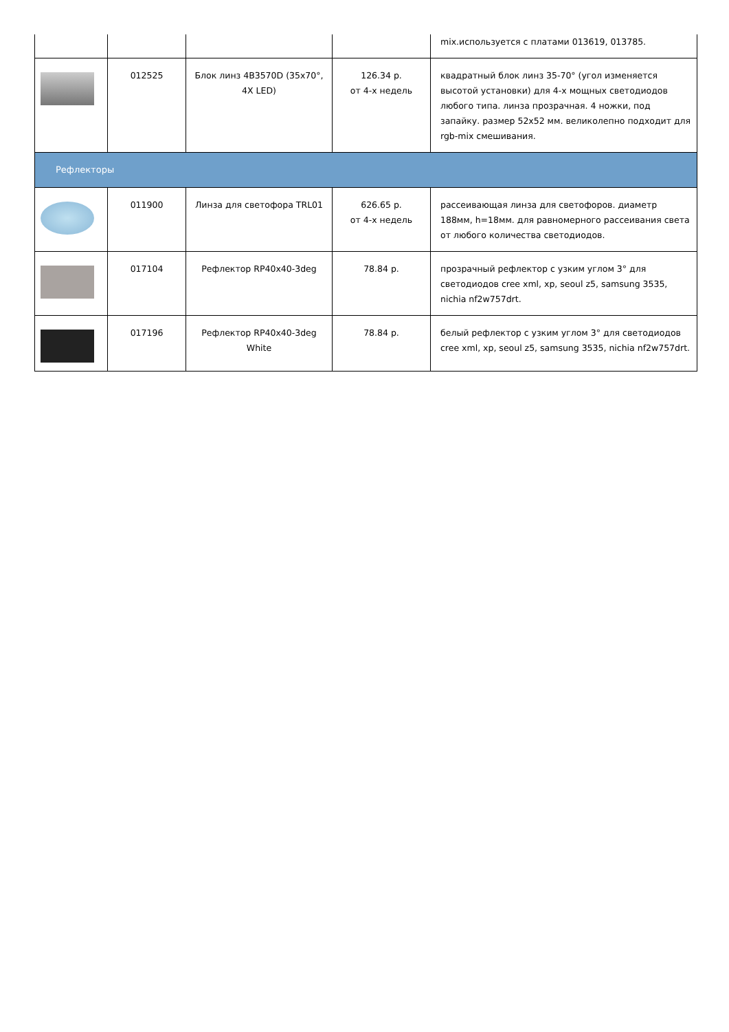| | | | | mix.используется с платами 013619, 013785. |
| | 012525 | Блок линз 4B3570D (35x70°, 4X LED) | 126.34 р. от 4-х недель | квадратный блок линз 35-70° (угол изменяется высотой установки) для 4-х мощных светодиодов любого типа. линза прозрачная. 4 ножки, под запайку. размер 52x52 мм. великолепно подходит для rgb-mix смешивания. |
| Рефлекторы | | | | |
| | 011900 | Линза для светофора TRL01 | 626.65 р. от 4-х недель | рассеивающая линза для светофоров. диаметр 188мм, h=18мм. для равномерного рассеивания света от любого количества светодиодов. |
| | 017104 | Рефлектор RP40x40-3deg | 78.84 р. | прозрачный рефлектор с узким углом 3° для светодиодов cree xml, xp, seoul z5, samsung 3535, nichia nf2w757drt. |
| | 017196 | Рефлектор RP40x40-3deg White | 78.84 р. | белый рефлектор с узким углом 3° для светодиодов cree xml, xp, seoul z5, samsung 3535, nichia nf2w757drt. |